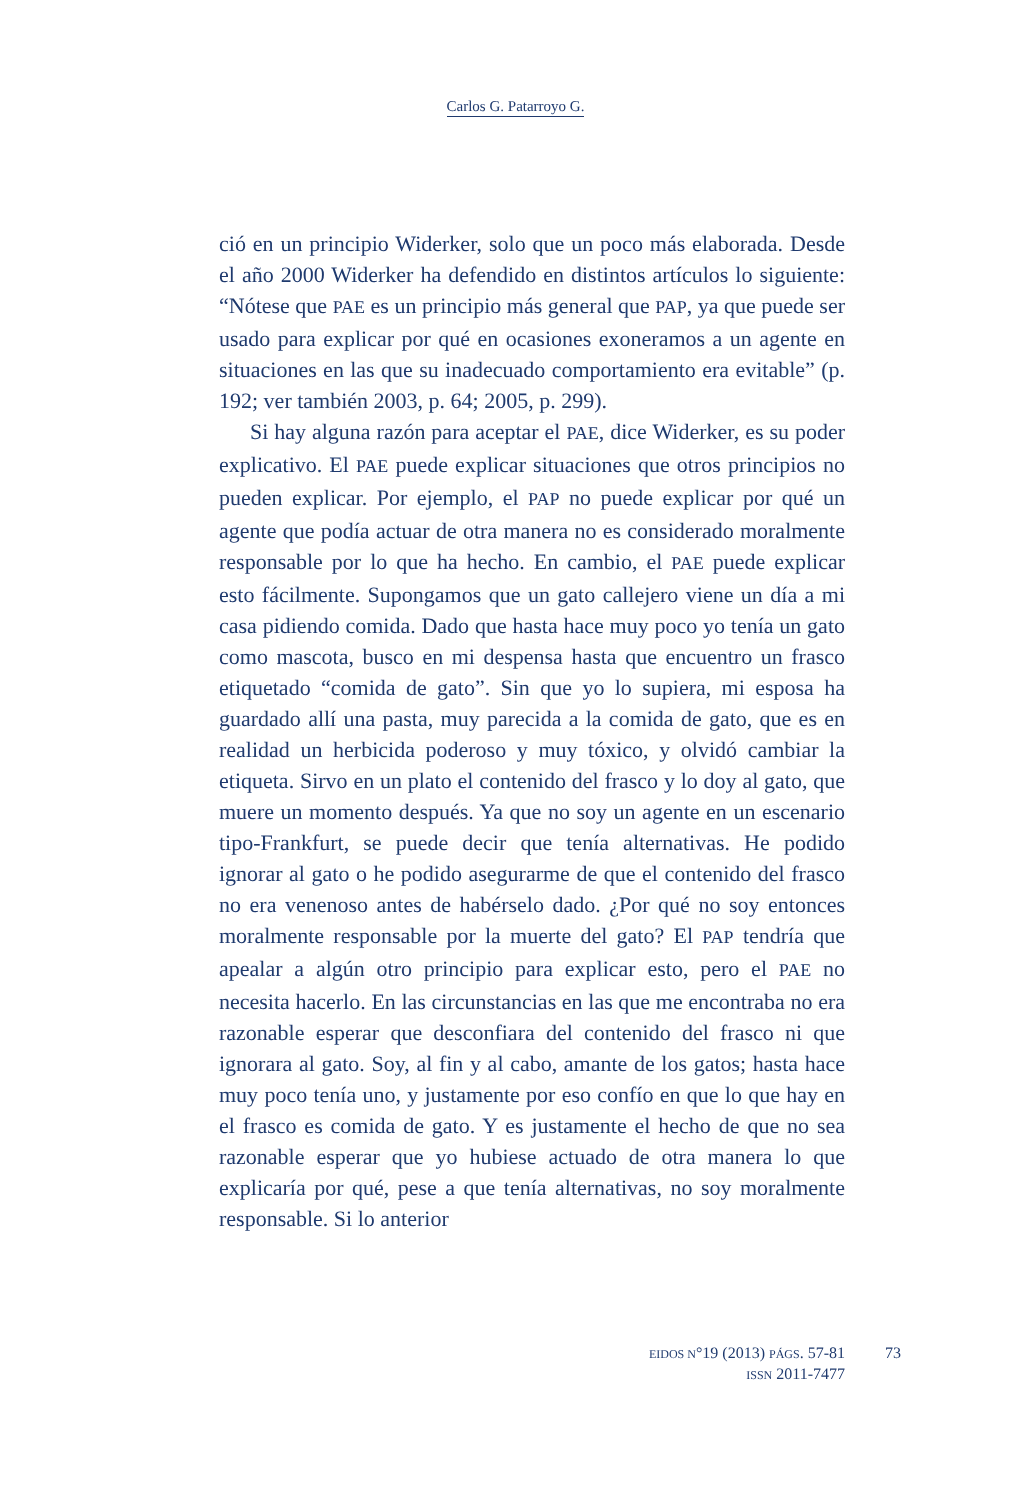Carlos G. Patarroyo G.
ció en un principio Widerker, solo que un poco más elaborada. Desde el año 2000 Widerker ha defendido en distintos artículos lo siguiente: “Nótese que PAE es un principio más general que PAP, ya que puede ser usado para explicar por qué en ocasiones exoneramos a un agente en situaciones en las que su inadecuado comportamiento era evitable” (p. 192; ver también 2003, p. 64; 2005, p. 299).
Si hay alguna razón para aceptar el PAE, dice Widerker, es su poder explicativo. El PAE puede explicar situaciones que otros principios no pueden explicar. Por ejemplo, el PAP no puede explicar por qué un agente que podía actuar de otra manera no es considerado moralmente responsable por lo que ha hecho. En cambio, el PAE puede explicar esto fácilmente. Supongamos que un gato callejero viene un día a mi casa pidiendo comida. Dado que hasta hace muy poco yo tenía un gato como mascota, busco en mi despensa hasta que encuentro un frasco etiquetado “comida de gato”. Sin que yo lo supiera, mi esposa ha guardado allí una pasta, muy parecida a la comida de gato, que es en realidad un herbicida poderoso y muy tóxico, y olvidó cambiar la etiqueta. Sirvo en un plato el contenido del frasco y lo doy al gato, que muere un momento después. Ya que no soy un agente en un escenario tipo-Frankfurt, se puede decir que tenía alternativas. He podido ignorar al gato o he podido asegurarme de que el contenido del frasco no era venenoso antes de habérselo dado. ¿Por qué no soy entonces moralmente responsable por la muerte del gato? El PAP tendría que apealar a algún otro principio para explicar esto, pero el PAE no necesita hacerlo. En las circunstancias en las que me encontraba no era razonable esperar que desconfiara del contenido del frasco ni que ignorara al gato. Soy, al fin y al cabo, amante de los gatos; hasta hace muy poco tenía uno, y justamente por eso confío en que lo que hay en el frasco es comida de gato. Y es justamente el hecho de que no sea razonable esperar que yo hubiese actuado de otra manera lo que explicaría por qué, pese a que tenía alternativas, no soy moralmente responsable. Si lo anterior
EIDOS N°19 (2013) PÁGS. 57-81
ISSN 2011-7477
73